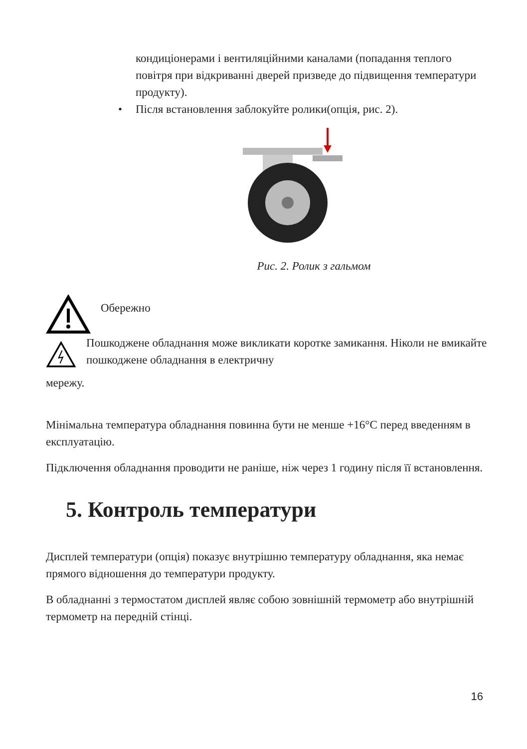кондиціонерами і вентиляційними каналами (попадання теплого повітря при відкриванні дверей призведе до підвищення температури продукту).
• Після встановлення заблокуйте ролики(опція, рис. 2).
Рис. 2. Ролик з гальмом
Обережно
Пошкоджене обладнання може викликати коротке замикання. Ніколи не вмикайте пошкоджене обладнання в електричну
мережу.
Мінімальна температура обладнання повинна бути не менше +16°C перед введенням в експлуатацію.
Підключення обладнання проводити не раніше, ніж через 1 годину після її встановлення.
5. Контроль температури
Дисплей температури (опція) показує внутрішню температуру обладнання, яка немає прямого відношення до температури продукту.
В обладнанні з термостатом дисплей являє собою зовнішній термометр або внутрішній термометр на передній стінці.
16